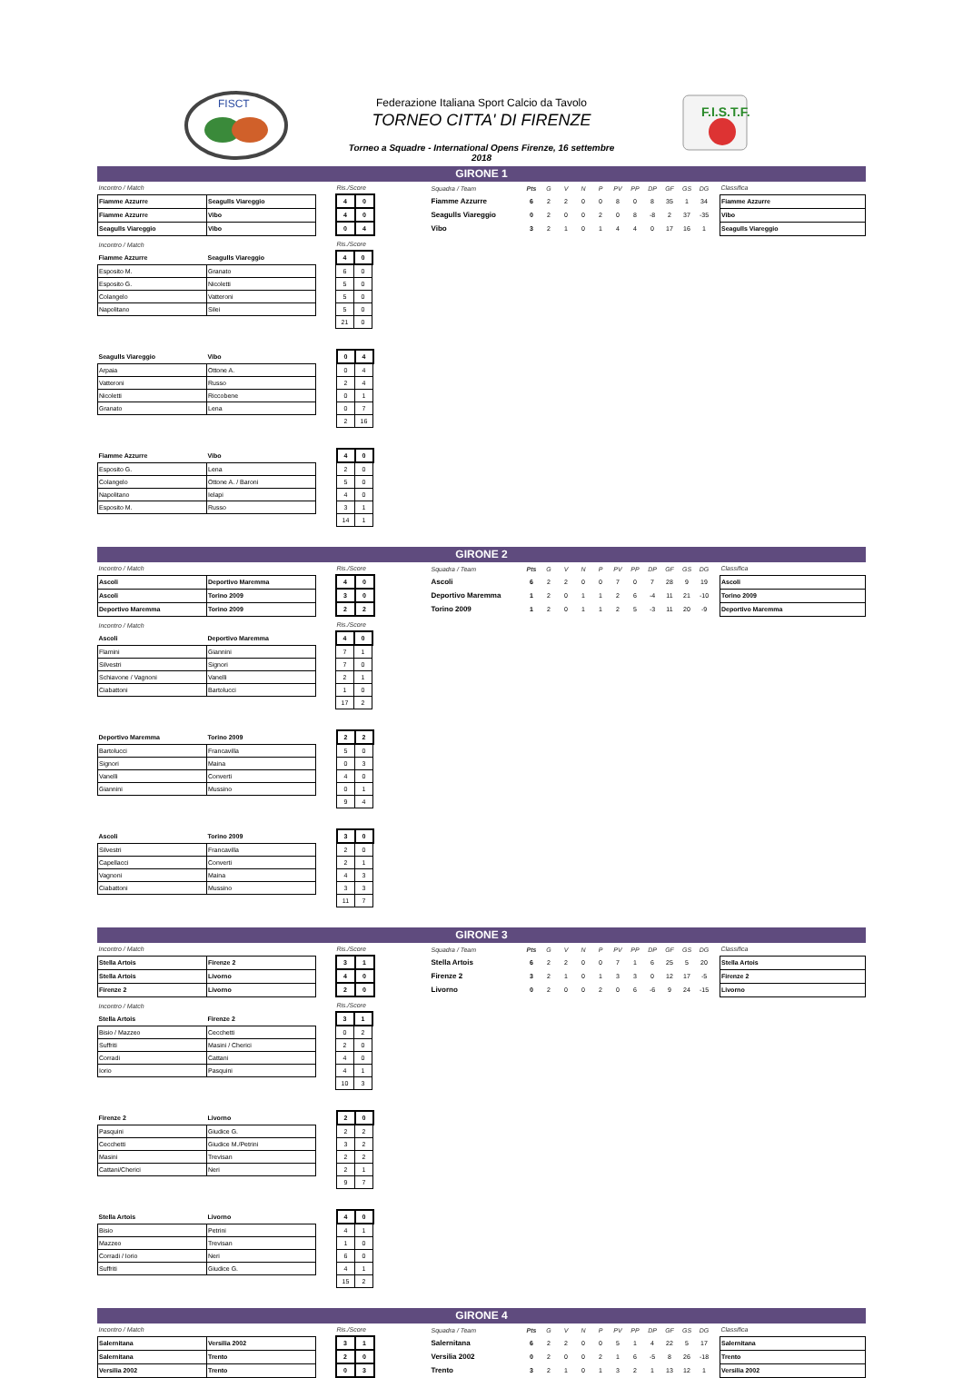FISCT
Federazione Italiana Sport Calcio da Tavolo
TORNEO CITTA' DI FIRENZE
Torneo a Squadre - International Opens Firenze, 16 settembre 2018
F.I.S.T.F.
GIRONE 1
| Incontro / Match | | | Ris./Score | | | Squadra / Team | Pts | G | V | N | P | PV | PP | DP | GF | GS | DG | | Classifica |
| --- | --- | --- | --- | --- | --- | --- | --- | --- | --- | --- | --- | --- | --- | --- | --- | --- | --- | --- | --- |
| Fiamme Azzurre | Seagulls Viareggio | | 4 | 0 | | Fiamme Azzurre | 6 | 2 | 2 | 0 | 0 | 8 | 0 | 8 | 35 | 1 | 34 | | Fiamme Azzurre |
| Fiamme Azzurre | Vibo | | 4 | 0 | | Seagulls Viareggio | 0 | 2 | 0 | 0 | 2 | 0 | 8 | -8 | 2 | 37 | -35 | | Vibo |
| Seagulls Viareggio | Vibo | | 0 | 4 | | Vibo | 3 | 2 | 1 | 0 | 1 | 4 | 4 | 0 | 17 | 16 | 1 | | Seagulls Viareggio |
| Incontro / Match | | | Ris./Score | |
| Fiamme Azzurre | Seagulls Viareggio | | 4 | 0 |
| Esposito M. | Granato | | 6 | 0 |
| Esposito G. | Nicoletti | | 5 | 0 |
| Colangelo | Vatteroni | | 5 | 0 |
| Napolitano | Silei | | 5 | 0 |
| | | | 21 | 0 |
| Seagulls Viareggio | Vibo | | 0 | 4 |
| Arpaia | Ottone A. | | 0 | 4 |
| Vatteroni | Russo | | 2 | 4 |
| Nicoletti | Riccobene | | 0 | 1 |
| Granato | Lena | | 0 | 7 |
| | | | 2 | 16 |
| Fiamme Azzurre | Vibo | | 4 | 0 |
| Esposito G. | Lena | | 2 | 0 |
| Colangelo | Ottone A. / Baroni | | 5 | 0 |
| Napolitano | Ielapi | | 4 | 0 |
| Esposito M. | Russo | | 3 | 1 |
| | | | 14 | 1 |
GIRONE 2
| Incontro / Match | | | Ris./Score | | | Squadra / Team | Pts | G | V | N | P | PV | PP | DP | GF | GS | DG | | Classifica |
| --- | --- | --- | --- | --- | --- | --- | --- | --- | --- | --- | --- | --- | --- | --- | --- | --- | --- | --- | --- |
| Ascoli | Deportivo Maremma | | 4 | 0 | | Ascoli | 6 | 2 | 2 | 0 | 0 | 7 | 0 | 7 | 28 | 9 | 19 | | Ascoli |
| Ascoli | Torino 2009 | | 3 | 0 | | Deportivo Maremma | 1 | 2 | 0 | 1 | 1 | 2 | 6 | -4 | 11 | 21 | -10 | | Torino 2009 |
| Deportivo Maremma | Torino 2009 | | 2 | 2 | | Torino 2009 | 1 | 2 | 0 | 1 | 1 | 2 | 5 | -3 | 11 | 20 | -9 | | Deportivo Maremma |
| Incontro / Match | | | Ris./Score | |
| Ascoli | Deportivo Maremma | | 4 | 0 |
| Flamini | Giannini | | 7 | 1 |
| Silvestri | Signori | | 7 | 0 |
| Schiavone / Vagnoni | Vanelli | | 2 | 1 |
| Ciabattoni | Bartolucci | | 1 | 0 |
| | | | 17 | 2 |
| Deportivo Maremma | Torino 2009 | | 2 | 2 |
| Bartolucci | Francavilla | | 5 | 0 |
| Signori | Maina | | 0 | 3 |
| Vanelli | Converti | | 4 | 0 |
| Giannini | Mussino | | 0 | 1 |
| | | | 9 | 4 |
| Ascoli | Torino 2009 | | 3 | 0 |
| Silvestri | Francavilla | | 2 | 0 |
| Capellacci | Converti | | 2 | 1 |
| Vagnoni | Maina | | 4 | 3 |
| Ciabattoni | Mussino | | 3 | 3 |
| | | | 11 | 7 |
GIRONE 3
| Incontro / Match | | | Ris./Score | | | Squadra / Team | Pts | G | V | N | P | PV | PP | DP | GF | GS | DG | | Classifica |
| --- | --- | --- | --- | --- | --- | --- | --- | --- | --- | --- | --- | --- | --- | --- | --- | --- | --- | --- | --- |
| Stella Artois | Firenze 2 | | 3 | 1 | | Stella Artois | 6 | 2 | 2 | 0 | 0 | 7 | 1 | 6 | 25 | 5 | 20 | | Stella Artois |
| Stella Artois | Livorno | | 4 | 0 | | Firenze 2 | 3 | 2 | 1 | 0 | 1 | 3 | 3 | 0 | 12 | 17 | -5 | | Firenze 2 |
| Firenze 2 | Livorno | | 2 | 0 | | Livorno | 0 | 2 | 0 | 0 | 2 | 0 | 6 | -6 | 9 | 24 | -15 | | Livorno |
| Incontro / Match | | | Ris./Score | |
| Stella Artois | Firenze 2 | | 3 | 1 |
| Bisio / Mazzeo | Cecchetti | | 0 | 2 |
| Suffriti | Masini / Cherici | | 2 | 0 |
| Corradi | Cattani | | 4 | 0 |
| Iorio | Pasquini | | 4 | 1 |
| | | | 10 | 3 |
| Firenze 2 | Livorno | | 2 | 0 |
| Pasquini | Giudice G. | | 2 | 2 |
| Cecchetti | Giudice M./Petrini | | 3 | 2 |
| Masini | Trevisan | | 2 | 2 |
| Cattani/Cherici | Neri | | 2 | 1 |
| | | | 9 | 7 |
| Stella Artois | Livorno | | 4 | 0 |
| Bisio | Petrini | | 4 | 1 |
| Mazzeo | Trevisan | | 1 | 0 |
| Corradi / Iorio | Neri | | 6 | 0 |
| Suffriti | Giudice G. | | 4 | 1 |
| | | | 15 | 2 |
GIRONE 4
| Incontro / Match | | | Ris./Score | | | Squadra / Team | Pts | G | V | N | P | PV | PP | DP | GF | GS | DG | | Classifica |
| --- | --- | --- | --- | --- | --- | --- | --- | --- | --- | --- | --- | --- | --- | --- | --- | --- | --- | --- | --- |
| Salernitana | Versilia 2002 | | 3 | 1 | | Salernitana | 6 | 2 | 2 | 0 | 0 | 5 | 1 | 4 | 22 | 5 | 17 | | Salernitana |
| Salernitana | Trento | | 2 | 0 | | Versilia 2002 | 0 | 2 | 0 | 0 | 2 | 1 | 6 | -5 | 8 | 26 | -18 | | Trento |
| Versilia 2002 | Trento | | 0 | 3 | | Trento | 3 | 2 | 1 | 0 | 1 | 3 | 2 | 1 | 13 | 12 | 1 | | Versilia 2002 |